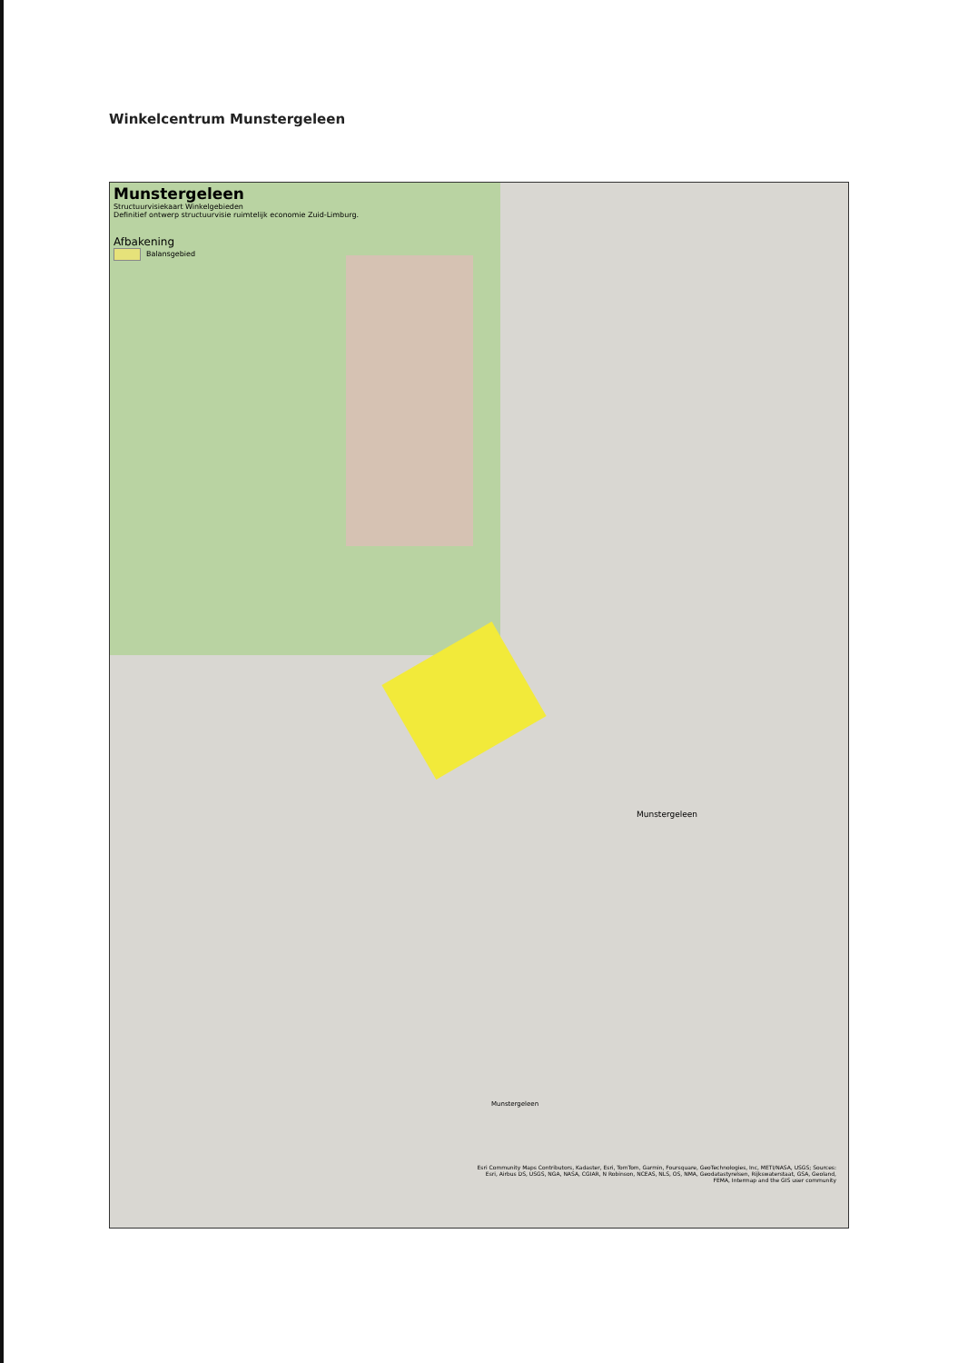Winkelcentrum Munstergeleen
Munstergeleen
Structuurvisiekaart Winkelgebieden
Definitief ontwerp structuurvisie ruimtelijk economie Zuid-Limburg.
Afbakening
Balansgebied
Munstergeleen
Munstergeleen
Esri Community Maps Contributors, Kadaster, Esri, TomTom, Garmin, Foursquare, GeoTechnologies, Inc, METI/NASA, USGS; Sources: Esri, Airbus DS, USGS, NGA, NASA, CGIAR, N Robinson, NCEAS, NLS, OS, NMA, Geodatastyrelsen, Rijkswaterstaat, GSA, Geoland, FEMA, Intermap and the GIS user community